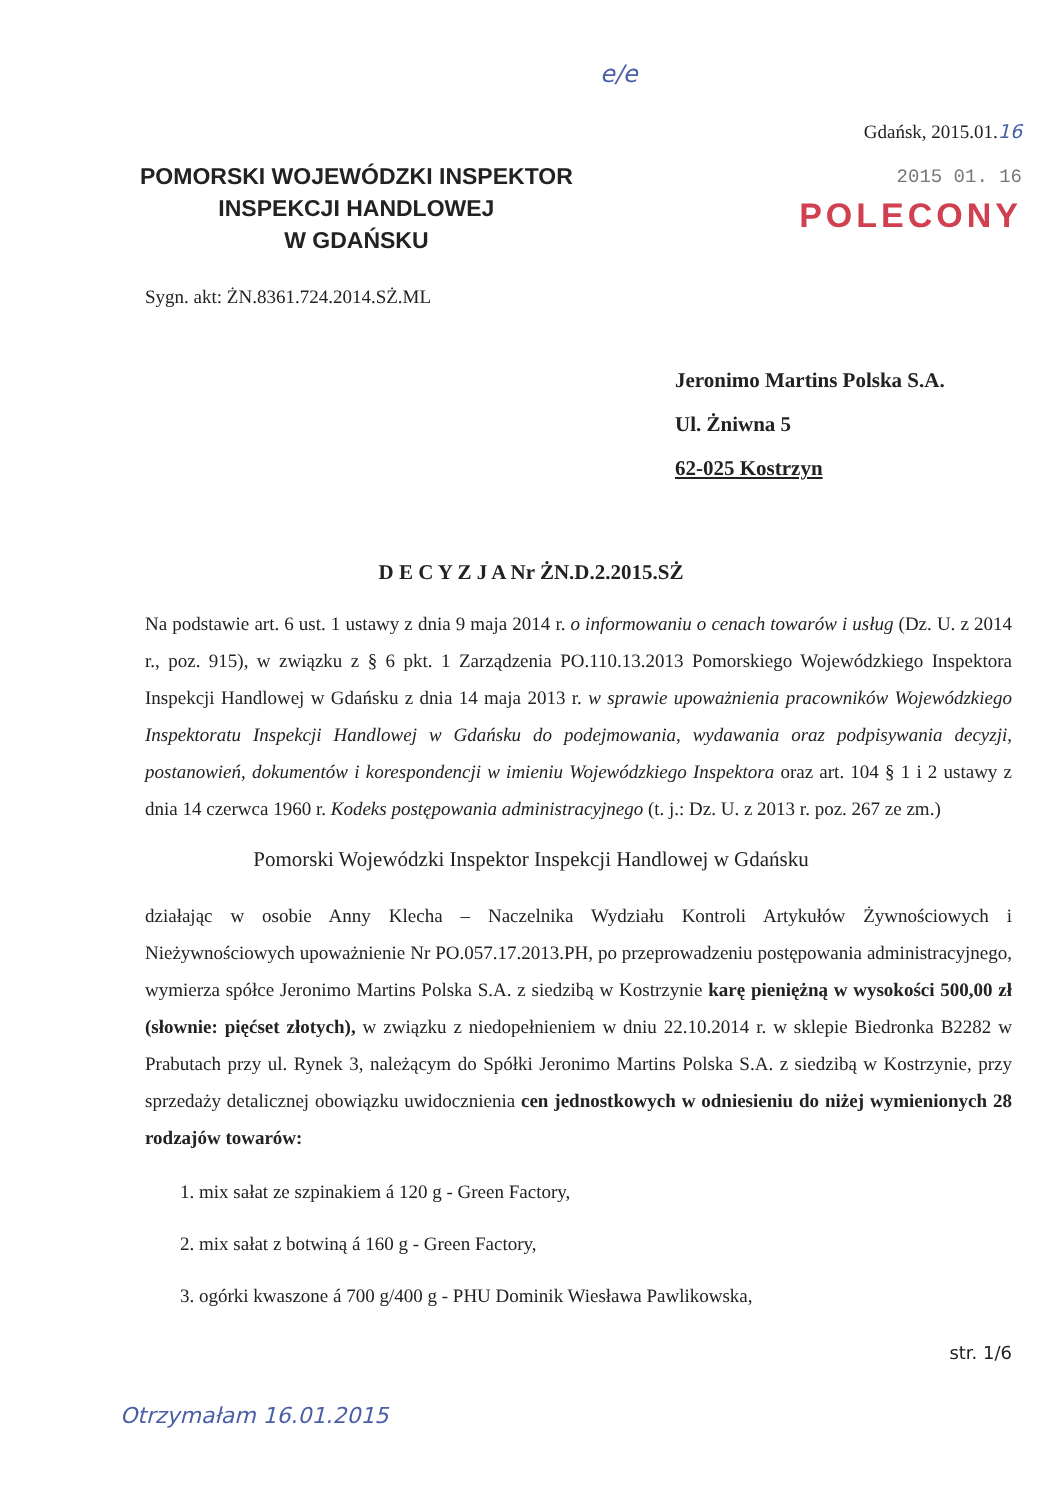e/e
POMORSKI WOJEWÓDZKI INSPEKTOR
INSPEKCJI HANDLOWEJ
W GDAŃSKU
Gdańsk, 2015.01.16
2015 01. 16
POLECONY
Sygn. akt: ŻN.8361.724.2014.SŻ.ML
Jeronimo Martins Polska S.A.
Ul. Żniwna 5
62-025 Kostrzyn
D E C Y Z J A Nr ŻN.D.2.2015.SŻ
Na podstawie art. 6 ust. 1 ustawy z dnia 9 maja 2014 r. o informowaniu o cenach towarów i usług (Dz. U. z 2014 r., poz. 915), w związku z § 6 pkt. 1 Zarządzenia PO.110.13.2013 Pomorskiego Wojewódzkiego Inspektora Inspekcji Handlowej w Gdańsku z dnia 14 maja 2013 r. w sprawie upoważnienia pracowników Wojewódzkiego Inspektoratu Inspekcji Handlowej w Gdańsku do podejmowania, wydawania oraz podpisywania decyzji, postanowień, dokumentów i korespondencji w imieniu Wojewódzkiego Inspektora oraz art. 104 § 1 i 2 ustawy z dnia 14 czerwca 1960 r. Kodeks postępowania administracyjnego (t. j.: Dz. U. z 2013 r. poz. 267 ze zm.)
Pomorski Wojewódzki Inspektor Inspekcji Handlowej w Gdańsku
działając w osobie Anny Klecha – Naczelnika Wydziału Kontroli Artykułów Żywnościowych i Nieżywnościowych upoważnienie Nr PO.057.17.2013.PH, po przeprowadzeniu postępowania administracyjnego, wymierza spółce Jeronimo Martins Polska S.A. z siedzibą w Kostrzynie karę pieniężną w wysokości 500,00 zł (słownie: pięćset złotych), w związku z niedopełnieniem w dniu 22.10.2014 r. w sklepie Biedronka B2282 w Prabutach przy ul. Rynek 3, należącym do Spółki Jeronimo Martins Polska S.A. z siedzibą w Kostrzynie, przy sprzedaży detalicznej obowiązku uwidocznienia cen jednostkowych w odniesieniu do niżej wymienionych 28 rodzajów towarów:
1. mix sałat ze szpinakiem á 120 g - Green Factory,
2. mix sałat z botwiną á 160 g - Green Factory,
3. ogórki kwaszone á 700 g/400 g - PHU Dominik Wiesława Pawlikowska,
str. 1/6
Otrzymałam 16.01.2015